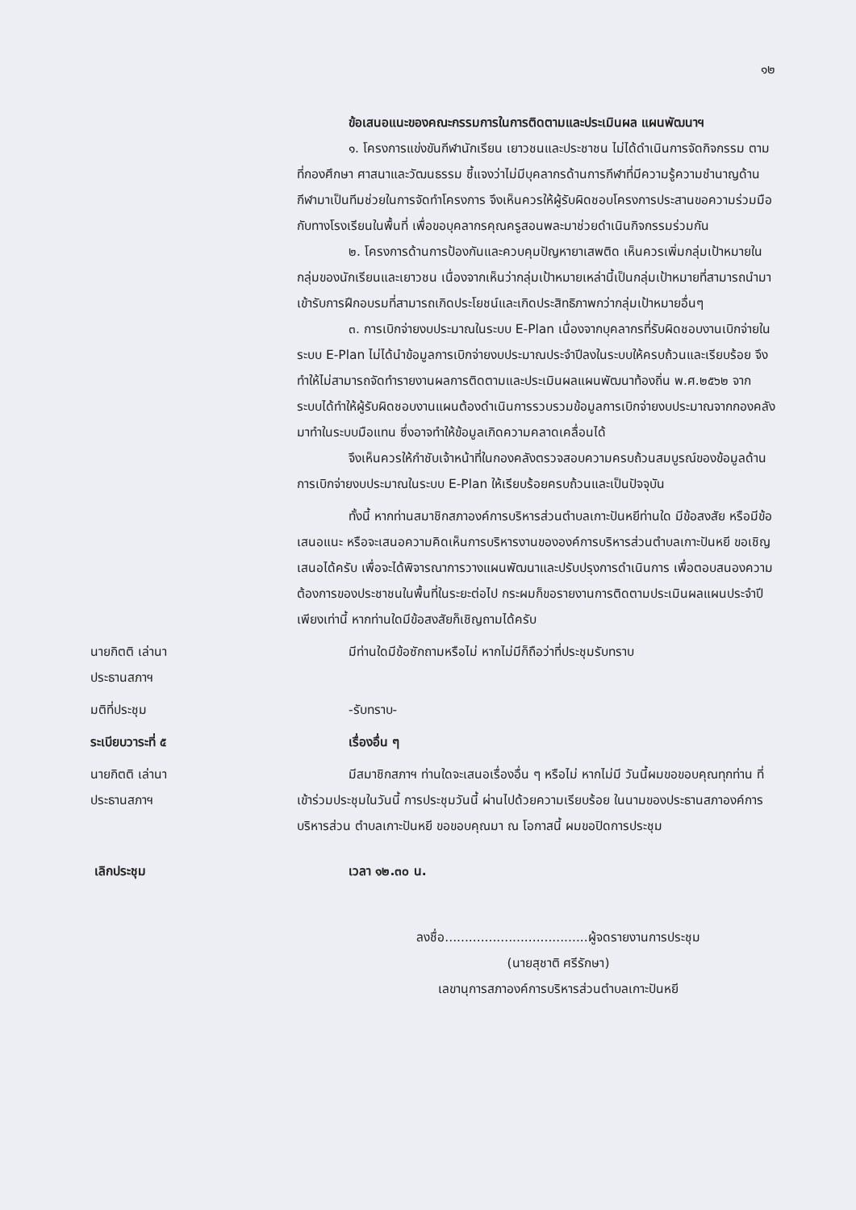๑๒
ข้อเสนอแนะของคณะกรรมการในการติดตามและประเมินผล แผนพัฒนาฯ
๑. โครงการแข่งขันกีฬานักเรียน เยาวชนและประชาชน ไม่ได้ดำเนินการจัดกิจกรรม ตามที่กองศึกษา ศาสนาและวัฒนธรรม ชี้แจงว่าไม่มีบุคลากรด้านการกีฬาที่มีความรู้ความชำนาญด้านกีฬามาเป็นทีมช่วยในการจัดทำโครงการ จึงเห็นควรให้ผู้รับผิดชอบโครงการประสานขอความร่วมมือกับทางโรงเรียนในพื้นที่ เพื่อขอบุคลากรคุณครูสอนพละมาช่วยดำเนินกิจกรรมร่วมกัน
๒. โครงการด้านการป้องกันและควบคุมปัญหายาเสพติด เห็นควรเพิ่มกลุ่มเป้าหมายในกลุ่มของนักเรียนและเยาวชน เนื่องจากเห็นว่ากลุ่มเป้าหมายเหล่านี้เป็นกลุ่มเป้าหมายที่สามารถนำมาเข้ารับการฝึกอบรมที่สามารถเกิดประโยชน์และเกิดประสิทธิภาพกว่ากลุ่มเป้าหมายอื่นๆ
๓. การเบิกจ่ายงบประมาณในระบบ E-Plan เนื่องจากบุคลากรที่รับผิดชอบงานเบิกจ่ายในระบบ E-Plan ไม่ได้นำข้อมูลการเบิกจ่ายงบประมาณประจำปีลงในระบบให้ครบถ้วนและเรียบร้อย จึงทำให้ไม่สามารถจัดทำรายงานผลการติดตามและประเมินผลแผนพัฒนาท้องถิ่น พ.ศ.๒๕๖๒ จากระบบได้ทำให้ผู้รับผิดชอบงานแผนต้องดำเนินการรวบรวมข้อมูลการเบิกจ่ายงบประมาณจากกองคลังมาทำในระบบมือแทน ซึ่งอาจทำให้ข้อมูลเกิดความคลาดเคลื่อนได้
จึงเห็นควรให้กำชับเจ้าหน้าที่ในกองคลังตรวจสอบความครบถ้วนสมบูรณ์ของข้อมูลด้านการเบิกจ่ายงบประมาณในระบบ E-Plan ให้เรียบร้อยครบถ้วนและเป็นปัจจุบัน
ทั้งนี้ หากท่านสมาชิกสภาองค์การบริหารส่วนตำบลเกาะปันหยีท่านใด มีข้อสงสัย หรือมีข้อเสนอแนะ หรือจะเสนอความคิดเห็นการบริหารงานขององค์การบริหารส่วนตำบลเกาะปันหยี ขอเชิญเสนอได้ครับ เพื่อจะได้พิจารณาการวางแผนพัฒนาและปรับปรุงการดำเนินการ เพื่อตอบสนองความต้องการของประชาชนในพื้นที่ในระยะต่อไป กระผมก็ขอรายงานการติดตามประเมินผลแผนประจำปีเพียงเท่านี้ หากท่านใดมีข้อสงสัยก็เชิญถามได้ครับ
นายกิตติ เล่านา
ประธานสภาฯ
มีท่านใดมีข้อซักถามหรือไม่ หากไม่มีก็ถือว่าที่ประชุมรับทราบ
มติที่ประชุม -รับทราบ-
ระเบียบวาระที่ ๕ เรื่องอื่น ๆ
นายกิตติ เล่านา
ประธานสภาฯ
มีสมาชิกสภาฯ ท่านใดจะเสนอเรื่องอื่น ๆ หรือไม่ หากไม่มี วันนี้ผมขอขอบคุณทุกท่าน ที่เข้าร่วมประชุมในวันนี้ การประชุมวันนี้ ผ่านไปด้วยความเรียบร้อย ในนามของประธานสภาองค์การบริหารส่วน ตำบลเกาะปันหยี ขอขอบคุณมา ณ โอกาสนี้ ผมขอปิดการประชุม
เลิกประชุม เวลา ๑๒.๓๐ น.
ลงชื่อ....................................ผู้จดรายงานการประชุม
(นายสุชาติ ศรีรักษา)
เลขานุการสภาองค์การบริหารส่วนตำบลเกาะปันหยี